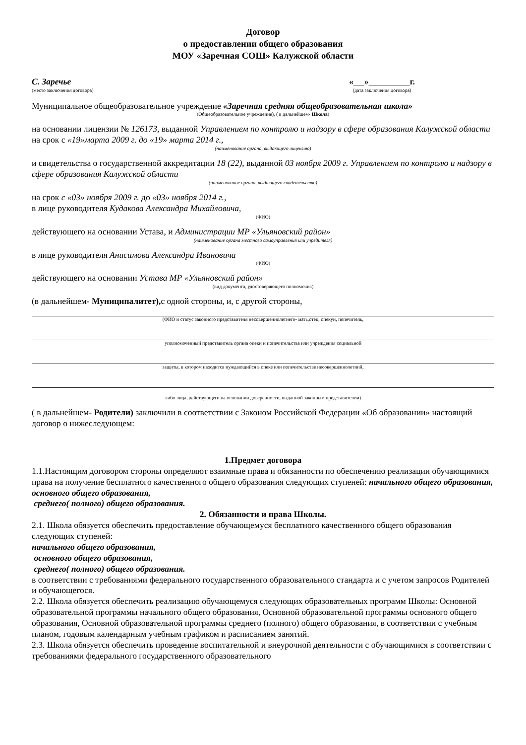Договор
о предоставлении общего образования
МОУ «Заречная СОШ» Калужской области
С. Заречье
(место заключения договора)
« » г.
(дата заключения договора)
Муниципальное общеобразовательное учреждение «Заречная средняя общеобразовательная школа»
(Общеобразовательное учреждение), ( в дальнейшем- Школа)
на основании лицензии № 126173, выданной Управлением по контролю и надзору в сфере образования Калужской области на срок с «19»марта 2009 г. до «19» марта 2014 г.,
(наименование органа, выдающего лицензию)
и свидетельства о государственной аккредитации 18 (22), выданной 03 ноября 2009 г. Управлением по контролю и надзору в сфере образования Калужской области
(наименование органа, выдающего свидетельство)
на срок с «03» ноября 2009 г. до «03» ноября 2014 г.,
в лице руководителя Кудакова Александра Михайловича,
(ФИО)
действующего на основании Устава, и Администрации МР «Ульяновский район»
(наименование органа местного самоуправления или учредителя)
в лице руководителя Анисимова Александра Ивановича
(ФИО)
действующего на основании Устава МР «Ульяновский район»
(вид документа, удостоверяющего полномочия)
(в дальнейшем- Муниципалитет), с одной стороны, и, с другой стороны,
(ФИО и статус законного представителя несовершеннолетнего- мать,отец, опекун, попечитель,
уполномоченный представитель органа опеки и попечительства или учреждения социальной
защиты, в котором находится нуждающийся в опеке или попечительстве несовершеннолетний,
либо лица, действующего на основании доверенности, выданной законным представителем)
( в дальнейшем- Родители) заключили в соответствии с Законом Российской Федерации «Об образовании» настоящий договор о нижеследующем:
1.Предмет договора
1.1.Настоящим договором стороны определяют взаимные права и обязанности по обеспечению реализации обучающимися права на получение бесплатного качественного общего образования следующих ступеней: начального общего образования, основного общего образования,
среднего( полного) общего образования.
2. Обязанности и права Школы.
2.1. Школа обязуется обеспечить предоставление обучающемуся бесплатного качественного общего образования следующих ступеней:
начального общего образования,
основного общего образования,
среднего( полного) общего образования.
в соответствии с требованиями федерального государственного образовательного стандарта и с учетом запросов Родителей и обучающегося.
2.2. Школа обязуется обеспечить реализацию обучающемуся следующих образовательных программ Школы: Основной образовательной программы начального общего образования, Основной образовательной программы основного общего образования, Основной образовательной программы среднего (полного) общего образования, в соответствии с учебным планом, годовым календарным учебным графиком и расписанием занятий.
2.3. Школа обязуется обеспечить проведение воспитательной и внеурочной деятельности с обучающимися в соответствии с требованиями федерального государственного образовательного